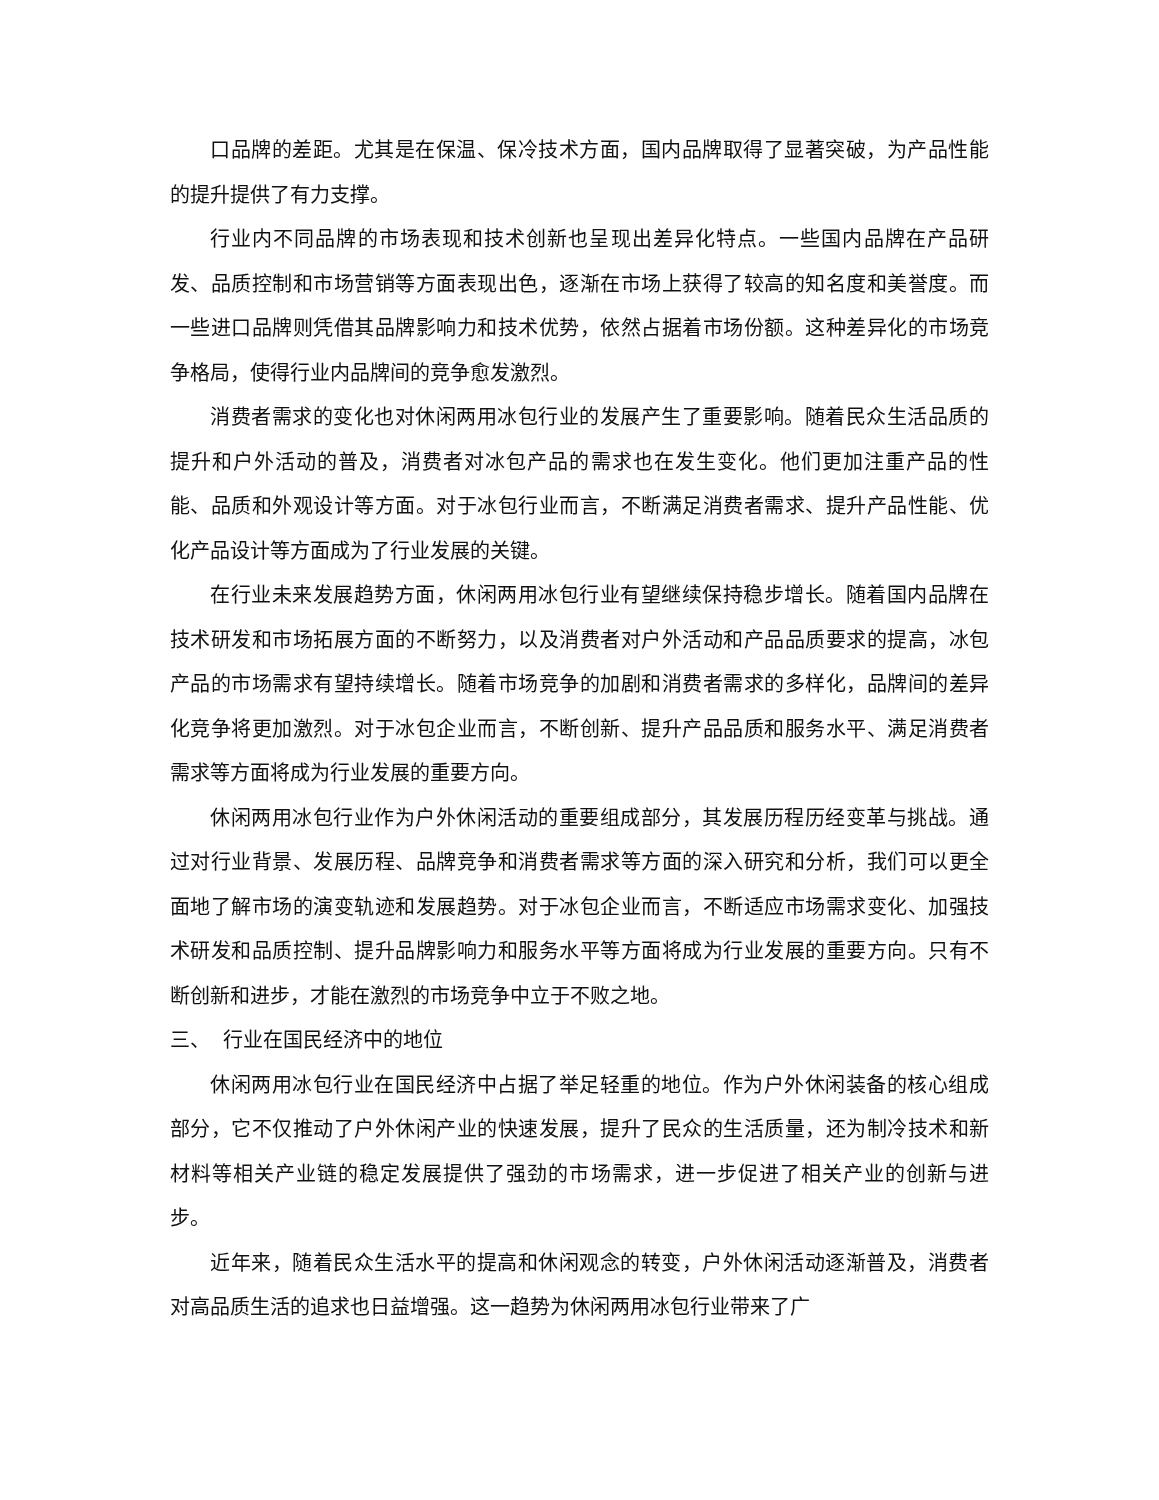口品牌的差距。尤其是在保温、保冷技术方面，国内品牌取得了显著突破，为产品性能的提升提供了有力支撑。
行业内不同品牌的市场表现和技术创新也呈现出差异化特点。一些国内品牌在产品研发、品质控制和市场营销等方面表现出色，逐渐在市场上获得了较高的知名度和美誉度。而一些进口品牌则凭借其品牌影响力和技术优势，依然占据着市场份额。这种差异化的市场竞争格局，使得行业内品牌间的竞争愈发激烈。
消费者需求的变化也对休闲两用冰包行业的发展产生了重要影响。随着民众生活品质的提升和户外活动的普及，消费者对冰包产品的需求也在发生变化。他们更加注重产品的性能、品质和外观设计等方面。对于冰包行业而言，不断满足消费者需求、提升产品性能、优化产品设计等方面成为了行业发展的关键。
在行业未来发展趋势方面，休闲两用冰包行业有望继续保持稳步增长。随着国内品牌在技术研发和市场拓展方面的不断努力，以及消费者对户外活动和产品品质要求的提高，冰包产品的市场需求有望持续增长。随着市场竞争的加剧和消费者需求的多样化，品牌间的差异化竞争将更加激烈。对于冰包企业而言，不断创新、提升产品品质和服务水平、满足消费者需求等方面将成为行业发展的重要方向。
休闲两用冰包行业作为户外休闲活动的重要组成部分，其发展历程历经变革与挑战。通过对行业背景、发展历程、品牌竞争和消费者需求等方面的深入研究和分析，我们可以更全面地了解市场的演变轨迹和发展趋势。对于冰包企业而言，不断适应市场需求变化、加强技术研发和品质控制、提升品牌影响力和服务水平等方面将成为行业发展的重要方向。只有不断创新和进步，才能在激烈的市场竞争中立于不败之地。
三、 行业在国民经济中的地位
休闲两用冰包行业在国民经济中占据了举足轻重的地位。作为户外休闲装备的核心组成部分，它不仅推动了户外休闲产业的快速发展，提升了民众的生活质量，还为制冷技术和新材料等相关产业链的稳定发展提供了强劲的市场需求，进一步促进了相关产业的创新与进步。
近年来，随着民众生活水平的提高和休闲观念的转变，户外休闲活动逐渐普及，消费者对高品质生活的追求也日益增强。这一趋势为休闲两用冰包行业带来了广